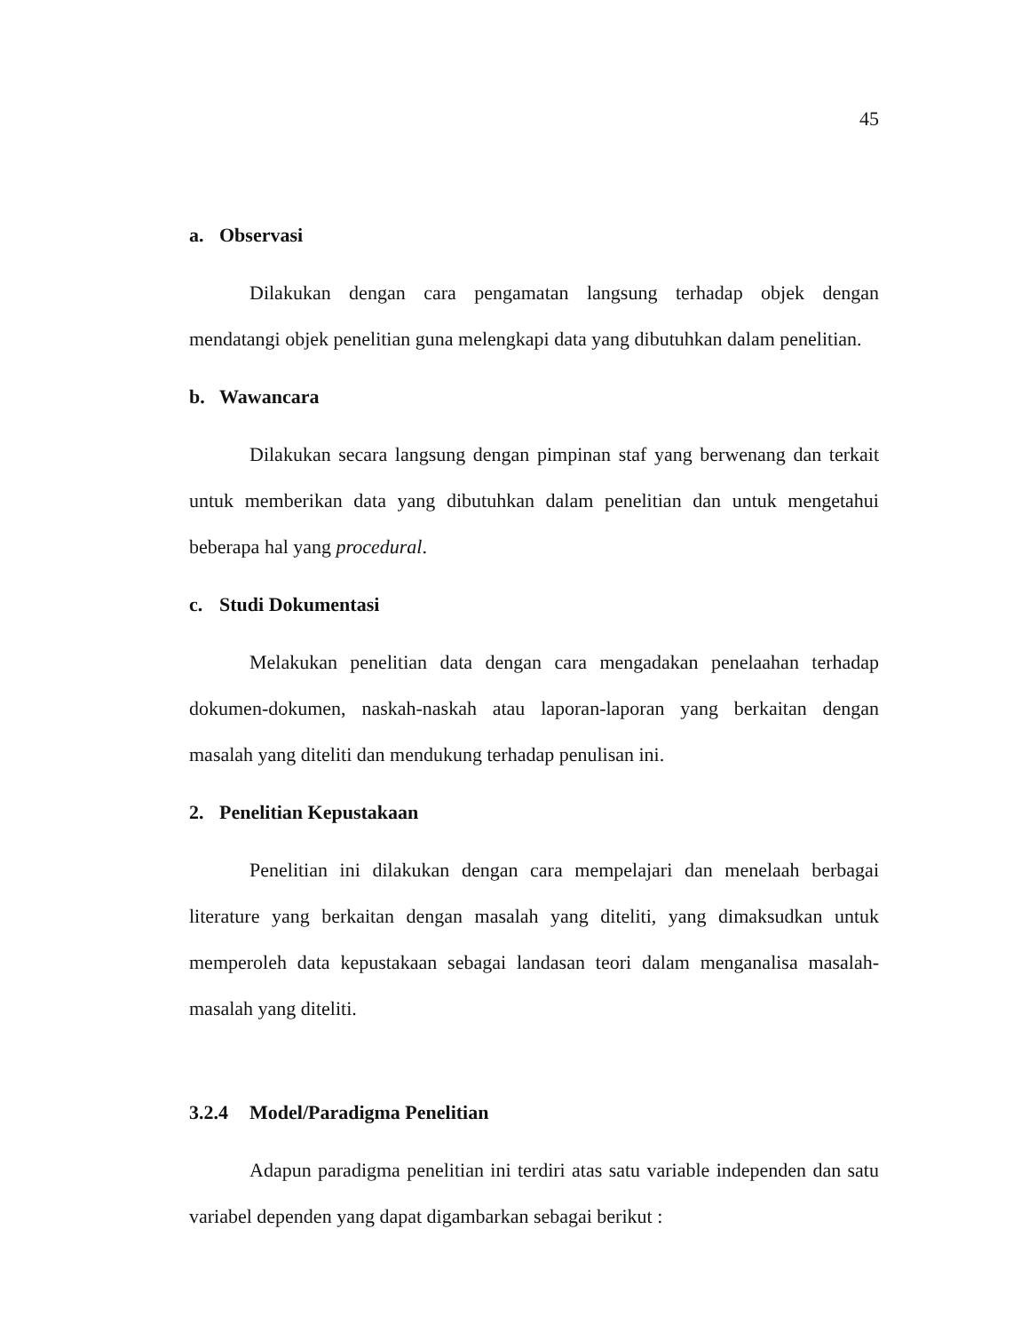45
a. Observasi
Dilakukan dengan cara pengamatan langsung terhadap objek dengan mendatangi objek penelitian guna melengkapi data yang dibutuhkan dalam penelitian.
b. Wawancara
Dilakukan secara langsung dengan pimpinan staf yang berwenang dan terkait untuk memberikan data yang dibutuhkan dalam penelitian dan untuk mengetahui beberapa hal yang procedural.
c. Studi Dokumentasi
Melakukan penelitian data dengan cara mengadakan penelaahan terhadap dokumen-dokumen, naskah-naskah atau laporan-laporan yang berkaitan dengan masalah yang diteliti dan mendukung terhadap penulisan ini.
2. Penelitian Kepustakaan
Penelitian ini dilakukan dengan cara mempelajari dan menelaah berbagai literature yang berkaitan dengan masalah yang diteliti, yang dimaksudkan untuk memperoleh data kepustakaan sebagai landasan teori dalam menganalisa masalah-masalah yang diteliti.
3.2.4 Model/Paradigma Penelitian
Adapun paradigma penelitian ini terdiri atas satu variable independen dan satu variabel dependen yang dapat digambarkan sebagai berikut :